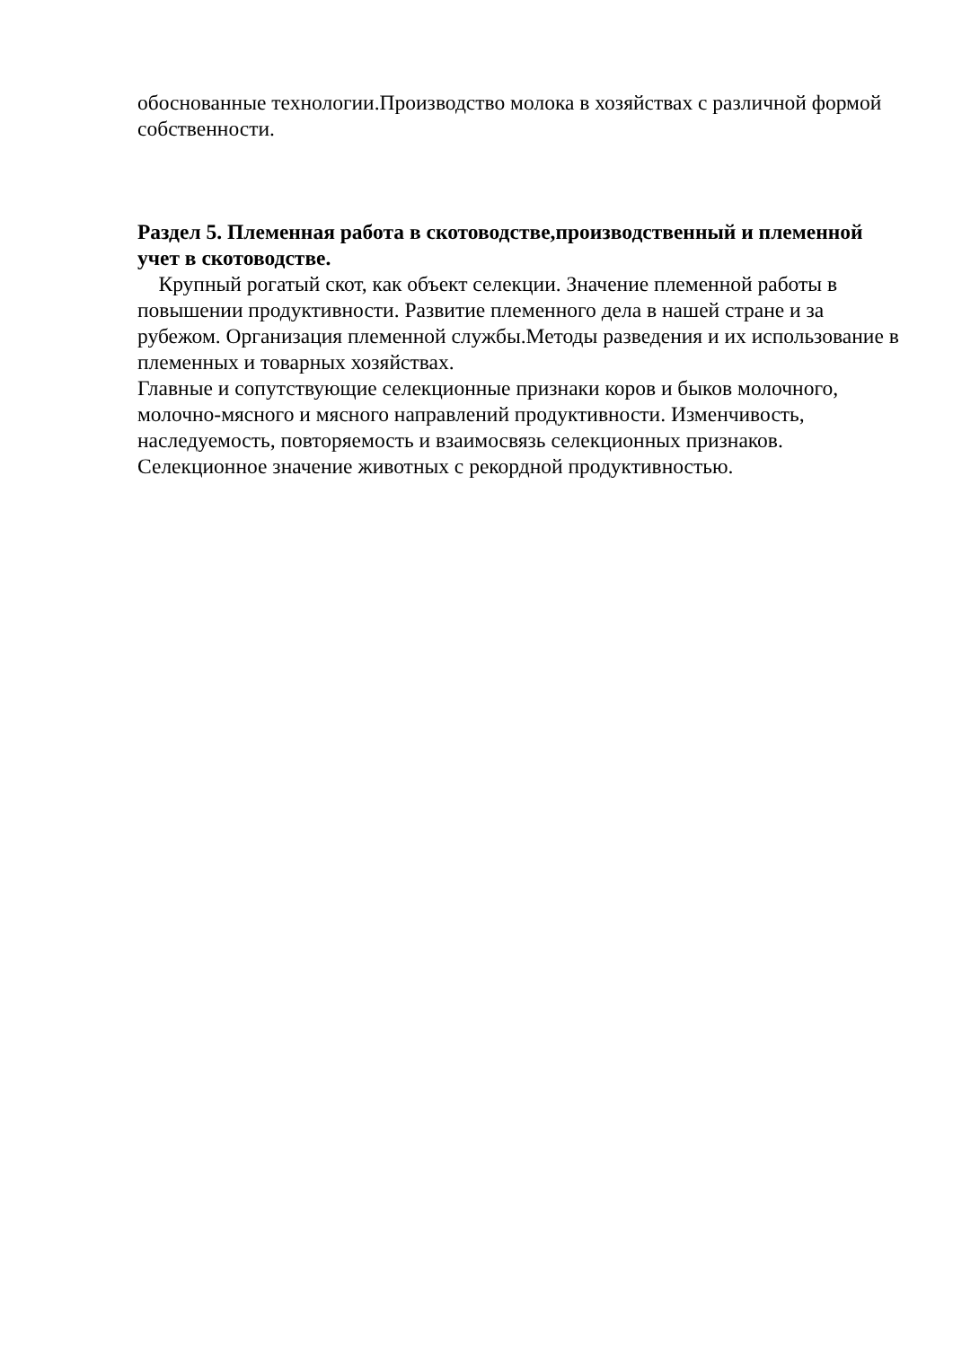обоснованные технологии.Производство молока в хозяйствах с различной формой собственности.
Раздел 5. Племенная работа в скотоводстве,производственный и племенной учет в скотоводстве.
Крупный рогатый скот, как объект селекции. Значение племенной работы в повышении продуктивности. Развитие племенного дела в нашей стране и за рубежом. Организация племенной службы.Методы разведения и их использование в племенных и товарных хозяйствах.
Главные и сопутствующие селекционные признаки коров и быков молочного, молочно-мясного и мясного направлений продуктивности. Изменчивость, наследуемость, повторяемость и взаимосвязь селекционных признаков. Селекционное значение животных с рекордной продуктивностью.